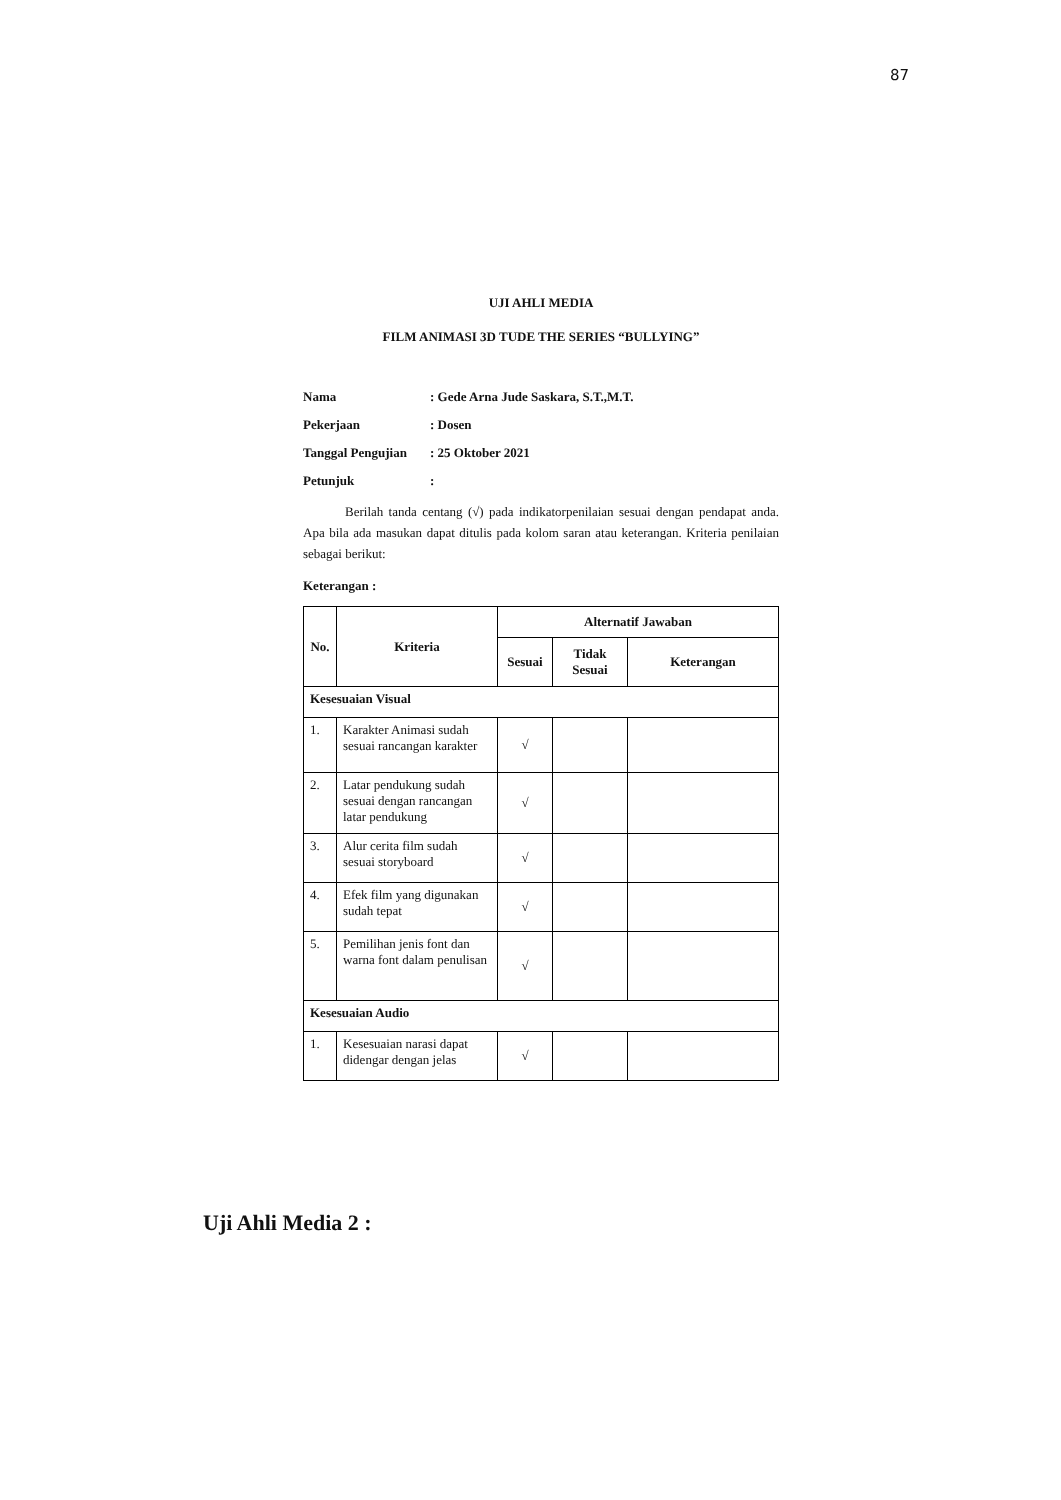87
UJI AHLI MEDIA
FILM ANIMASI 3D TUDE THE SERIES “BULLYING”
Nama: Gede Arna Jude Saskara, S.T.,M.T.
Pekerjaan: Dosen
Tanggal Pengujian: 25 Oktober 2021
Petunjuk:
Berilah tanda centang (√) pada indikatorpenilaian sesuai dengan pendapat anda. Apa bila ada masukan dapat ditulis pada kolom saran atau keterangan. Kriteria penilaian sebagai berikut:
Keterangan :
| No. | Kriteria | Alternatif Jawaban | | |
| --- | --- | --- | --- | --- |
| | | Sesuai | Tidak Sesuai | Keterangan |
| Kesesuaian Visual | | | | |
| 1. | Karakter Animasi sudah sesuai rancangan karakter | √ | | |
| 2. | Latar pendukung sudah sesuai dengan rancangan latar pendukung | √ | | |
| 3. | Alur cerita film sudah sesuai storyboard | √ | | |
| 4. | Efek film yang digunakan sudah tepat | √ | | |
| 5. | Pemilihan jenis font dan warna font dalam penulisan | √ | | |
| Kesesuaian Audio | | | | |
| 1. | Kesesuaian narasi dapat didengar dengan jelas | √ | | |
Uji Ahli Media 2 :